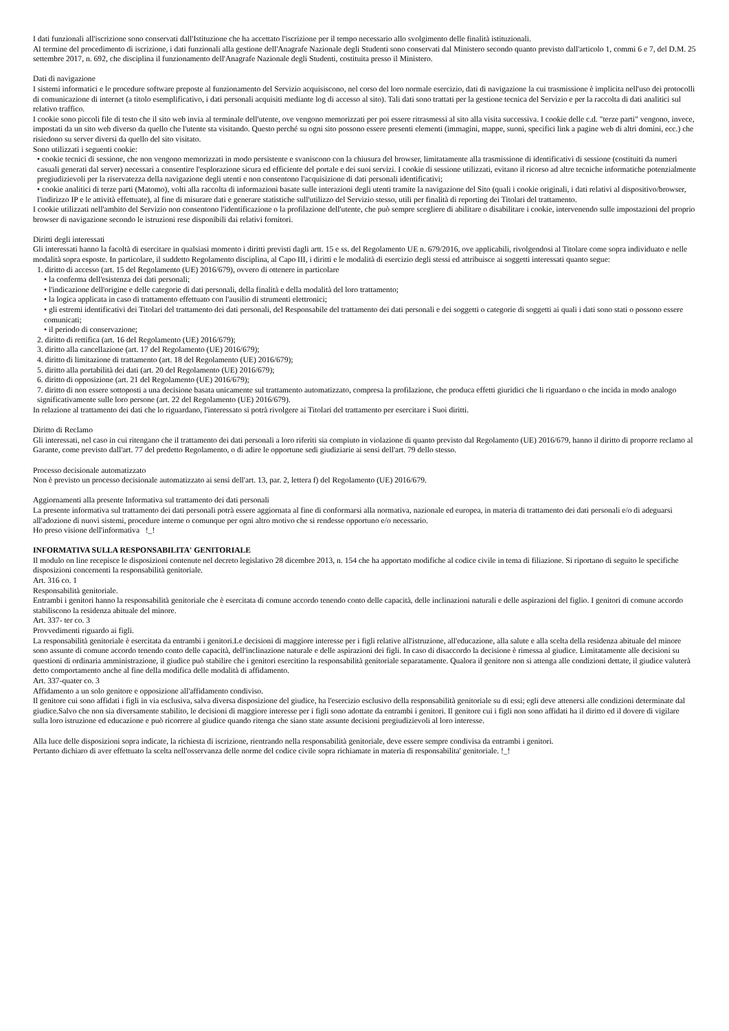I dati funzionali all'iscrizione sono conservati dall'Istituzione che ha accettato l'iscrizione per il tempo necessario allo svolgimento delle finalità istituzionali.
Al termine del procedimento di iscrizione, i dati funzionali alla gestione dell'Anagrafe Nazionale degli Studenti sono conservati dal Ministero secondo quanto previsto dall'articolo 1, commi 6 e 7, del D.M. 25 settembre 2017, n. 692, che disciplina il funzionamento dell'Anagrafe Nazionale degli Studenti, costituita presso il Ministero.
Dati di navigazione
I sistemi informatici e le procedure software preposte al funzionamento del Servizio acquisiscono, nel corso del loro normale esercizio, dati di navigazione la cui trasmissione è implicita nell'uso dei protocolli di comunicazione di internet (a titolo esemplificativo, i dati personali acquisiti mediante log di accesso al sito). Tali dati sono trattati per la gestione tecnica del Servizio e per la raccolta di dati analitici sul relativo traffico.
I cookie sono piccoli file di testo che il sito web invia al terminale dell'utente, ove vengono memorizzati per poi essere ritrasmessi al sito alla visita successiva. I cookie delle c.d. "terze parti" vengono, invece, impostati da un sito web diverso da quello che l'utente sta visitando. Questo perché su ogni sito possono essere presenti elementi (immagini, mappe, suoni, specifici link a pagine web di altri domini, ecc.) che risiedono su server diversi da quello del sito visitato.
Sono utilizzati i seguenti cookie:
• cookie tecnici di sessione, che non vengono memorizzati in modo persistente e svaniscono con la chiusura del browser, limitatamente alla trasmissione di identificativi di sessione (costituiti da numeri casuali generati dal server) necessari a consentire l'esplorazione sicura ed efficiente del portale e dei suoi servizi. I cookie di sessione utilizzati, evitano il ricorso ad altre tecniche informatiche potenzialmente pregiudizievoli per la riservatezza della navigazione degli utenti e non consentono l'acquisizione di dati personali identificativi;
• cookie analitici di terze parti (Matomo), volti alla raccolta di informazioni basate sulle interazioni degli utenti tramite la navigazione del Sito (quali i cookie originali, i dati relativi al dispositivo/browser, l'indirizzo IP e le attività effettuate), al fine di misurare dati e generare statistiche sull'utilizzo del Servizio stesso, utili per finalità di reporting dei Titolari del trattamento.
I cookie utilizzati nell'ambito del Servizio non consentono l'identificazione o la profilazione dell'utente, che può sempre scegliere di abilitare o disabilitare i cookie, intervenendo sulle impostazioni del proprio browser di navigazione secondo le istruzioni rese disponibili dai relativi fornitori.
Diritti degli interessati
Gli interessati hanno la facoltà di esercitare in qualsiasi momento i diritti previsti dagli artt. 15 e ss. del Regolamento UE n. 679/2016, ove applicabili, rivolgendosi al Titolare come sopra individuato e nelle modalità sopra esposte. In particolare, il suddetto Regolamento disciplina, al Capo III, i diritti e le modalità di esercizio degli stessi ed attribuisce ai soggetti interessati quanto segue:
1. diritto di accesso (art. 15 del Regolamento (UE) 2016/679), ovvero di ottenere in particolare
• la conferma dell'esistenza dei dati personali;
• l'indicazione dell'origine e delle categorie di dati personali, della finalità e della modalità del loro trattamento;
• la logica applicata in caso di trattamento effettuato con l'ausilio di strumenti elettronici;
• gli estremi identificativi dei Titolari del trattamento dei dati personali, del Responsabile del trattamento dei dati personali e dei soggetti o categorie di soggetti ai quali i dati sono stati o possono essere comunicati;
• il periodo di conservazione;
2. diritto di rettifica (art. 16 del Regolamento (UE) 2016/679);
3. diritto alla cancellazione (art. 17 del Regolamento (UE) 2016/679);
4. diritto di limitazione di trattamento (art. 18 del Regolamento (UE) 2016/679);
5. diritto alla portabilità dei dati (art. 20 del Regolamento (UE) 2016/679);
6. diritto di opposizione (art. 21 del Regolamento (UE) 2016/679);
7. diritto di non essere sottoposti a una decisione basata unicamente sul trattamento automatizzato, compresa la profilazione, che produca effetti giuridici che li riguardano o che incida in modo analogo significativamente sulle loro persone (art. 22 del Regolamento (UE) 2016/679).
In relazione al trattamento dei dati che lo riguardano, l'interessato si potrà rivolgere ai Titolari del trattamento per esercitare i Suoi diritti.
Diritto di Reclamo
Gli interessati, nel caso in cui ritengano che il trattamento dei dati personali a loro riferiti sia compiuto in violazione di quanto previsto dal Regolamento (UE) 2016/679, hanno il diritto di proporre reclamo al Garante, come previsto dall'art. 77 del predetto Regolamento, o di adire le opportune sedi giudiziarie ai sensi dell'art. 79 dello stesso.
Processo decisionale automatizzato
Non è previsto un processo decisionale automatizzato ai sensi dell'art. 13, par. 2, lettera f) del Regolamento (UE) 2016/679.
Aggiornamenti alla presente Informativa sul trattamento dei dati personali
La presente informativa sul trattamento dei dati personali potrà essere aggiornata al fine di conformarsi alla normativa, nazionale ed europea, in materia di trattamento dei dati personali e/o di adeguarsi all'adozione di nuovi sistemi, procedure interne o comunque per ogni altro motivo che si rendesse opportuno e/o necessario.
Ho preso visione dell'informativa !_!
INFORMATIVA SULLA RESPONSABILITA' GENITORIALE
Il modulo on line recepisce le disposizioni contenute nel decreto legislativo 28 dicembre 2013, n. 154 che ha apportato modifiche al codice civile in tema di filiazione. Si riportano di seguito le specifiche disposizioni concernenti la responsabilità genitoriale.
Art. 316 co. 1
Responsabilità genitoriale.
Entrambi i genitori hanno la responsabilità genitoriale che è esercitata di comune accordo tenendo conto delle capacità, delle inclinazioni naturali e delle aspirazioni del figlio. I genitori di comune accordo stabiliscono la residenza abituale del minore.
Art. 337- ter co. 3
Provvedimenti riguardo ai figli.
La responsabilità genitoriale è esercitata da entrambi i genitori.Le decisioni di maggiore interesse per i figli relative all'istruzione, all'educazione, alla salute e alla scelta della residenza abituale del minore sono assunte di comune accordo tenendo conto delle capacità, dell'inclinazione naturale e delle aspirazioni dei figli. In caso di disaccordo la decisione è rimessa al giudice. Limitatamente alle decisioni su questioni di ordinaria amministrazione, il giudice può stabilire che i genitori esercitino la responsabilità genitoriale separatamente. Qualora il genitore non si attenga alle condizioni dettate, il giudice valuterà detto comportamento anche al fine della modifica delle modalità di affidamento.
Art. 337-quater co. 3
Affidamento a un solo genitore e opposizione all'affidamento condiviso.
Il genitore cui sono affidati i figli in via esclusiva, salva diversa disposizione del giudice, ha l'esercizio esclusivo della responsabilità genitoriale su di essi; egli deve attenersi alle condizioni determinate dal giudice.Salvo che non sia diversamente stabilito, le decisioni di maggiore interesse per i figli sono adottate da entrambi i genitori. Il genitore cui i figli non sono affidati ha il diritto ed il dovere di vigilare sulla loro istruzione ed educazione e può ricorrere al giudice quando ritenga che siano state assunte decisioni pregiudizievoli al loro interesse.
Alla luce delle disposizioni sopra indicate, la richiesta di iscrizione, rientrando nella responsabilità genitoriale, deve essere sempre condivisa da entrambi i genitori.
Pertanto dichiaro di aver effettuato la scelta nell'osservanza delle norme del codice civile sopra richiamate in materia di responsabilita' genitoriale. !_!